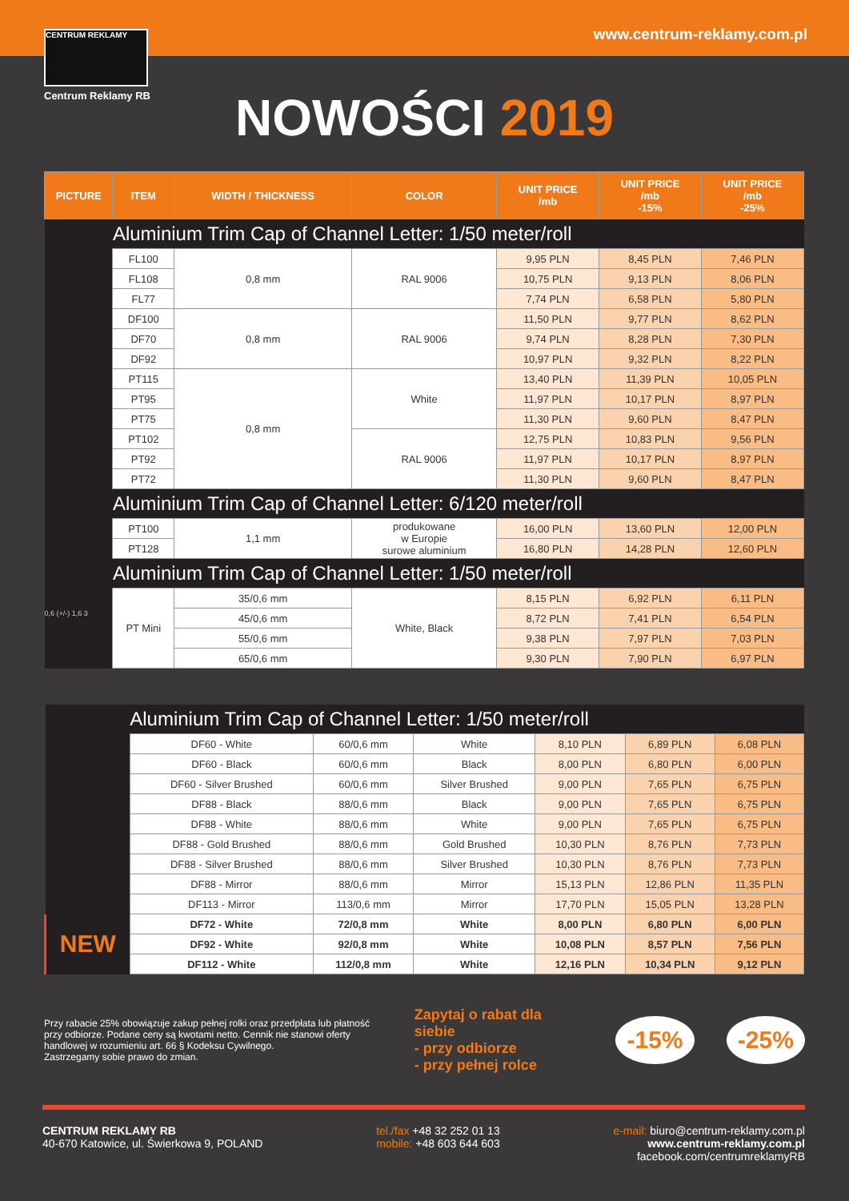www.centrum-reklamy.com.pl
CENTRUM REKLAMY
Centrum Reklamy RB
NOWOŚCI 2019
| PICTURE | ITEM | WIDTH / THICKNESS | COLOR | UNIT PRICE /mb | UNIT PRICE /mb -15% | UNIT PRICE /mb -25% |
| --- | --- | --- | --- | --- | --- | --- |
| | Aluminium Trim Cap of Channel Letter: 1/50 meter/roll | | | | | |
| | FL100 | 0,8 mm | RAL 9006 | 9,95 PLN | 8,45 PLN | 7,46 PLN |
| | FL108 | | | 10,75 PLN | 9,13 PLN | 8,06 PLN |
| | FL77 | | | 7,74 PLN | 6,58 PLN | 5,80 PLN |
| | DF100 | 0,8 mm | RAL 9006 | 11,50 PLN | 9,77 PLN | 8,62 PLN |
| | DF70 | | | 9,74 PLN | 8,28 PLN | 7,30 PLN |
| | DF92 | | | 10,97 PLN | 9,32 PLN | 8,22 PLN |
| | PT115 | 0,8 mm | White | 13,40 PLN | 11,39 PLN | 10,05 PLN |
| | PT95 | | | 11,97 PLN | 10,17 PLN | 8,97 PLN |
| | PT75 | | | 11,30 PLN | 9,60 PLN | 8,47 PLN |
| | PT102 | | RAL 9006 | 12,75 PLN | 10,83 PLN | 9,56 PLN |
| | PT92 | | | 11,97 PLN | 10,17 PLN | 8,97 PLN |
| | PT72 | | | 11,30 PLN | 9,60 PLN | 8,47 PLN |
| | Aluminium Trim Cap of Channel Letter: 6/120 meter/roll | | | | | |
| | PT100 | 1,1 mm | produkowane w Europie surowe aluminium | 16,00 PLN | 13,60 PLN | 12,00 PLN |
| | PT128 | | | 16,80 PLN | 14,28 PLN | 12,60 PLN |
| 0,6 (+/-) 1,6 3 | Aluminium Trim Cap of Channel Letter: 1/50 meter/roll | | | | | |
| | PT Mini | 35/0,6 mm | White, Black | 8,15 PLN | 6,92 PLN | 6,11 PLN |
| | | 45/0,6 mm | | 8,72 PLN | 7,41 PLN | 6,54 PLN |
| | | 55/0,6 mm | | 9,38 PLN | 7,97 PLN | 7,03 PLN |
| | | 65/0,6 mm | | 9,30 PLN | 7,90 PLN | 6,97 PLN |
| | Aluminium Trim Cap of Channel Letter: 1/50 meter/roll | | | | | |
| | DF60 - White | 60/0,6 mm | White | 8,10 PLN | 6,89 PLN | 6,08 PLN |
| | DF60 - Black | 60/0,6 mm | Black | 8,00 PLN | 6,80 PLN | 6,00 PLN |
| | DF60 - Silver Brushed | 60/0,6 mm | Silver Brushed | 9,00 PLN | 7,65 PLN | 6,75 PLN |
| | DF88 - Black | 88/0,6 mm | Black | 9,00 PLN | 7,65 PLN | 6,75 PLN |
| | DF88 - White | 88/0,6 mm | White | 9,00 PLN | 7,65 PLN | 6,75 PLN |
| | DF88 - Gold Brushed | 88/0,6 mm | Gold Brushed | 10,30 PLN | 8,76 PLN | 7,73 PLN |
| | DF88 - Silver Brushed | 88/0,6 mm | Silver Brushed | 10,30 PLN | 8,76 PLN | 7,73 PLN |
| | DF88 - Mirror | 88/0,6 mm | Mirror | 15,13 PLN | 12,86 PLN | 11,35 PLN |
| | DF113 - Mirror | 113/0,6 mm | Mirror | 17,70 PLN | 15,05 PLN | 13,28 PLN |
| NEW | DF72 - White | 72/0,8 mm | White | 8,00 PLN | 6,80 PLN | 6,00 PLN |
| | DF92 - White | 92/0,8 mm | White | 10,08 PLN | 8,57 PLN | 7,56 PLN |
| | DF112 - White | 112/0,8 mm | White | 12,16 PLN | 10,34 PLN | 9,12 PLN |
Przy rabacie 25% obowiązuje zakup pełnej rolki oraz przedpłata lub płatność przy odbiorze. Podane ceny są kwotami netto. Cennik nie stanowi oferty handlowej w rozumieniu art. 66 § Kodeksu Cywilnego.
Zastrzegamy sobie prawo do zmian.
Zapytaj o rabat dla siebie
- przy odbiorze
- przy pełnej rolce
-15% -25%
CENTRUM REKLAMY RB
40-670 Katowice, ul. Świerkowa 9, POLAND
tel./fax +48 32 252 01 13
mobile: +48 603 644 603
e-mail: biuro@centrum-reklamy.com.pl
www.centrum-reklamy.com.pl
facebook.com/centrumreklamyRB